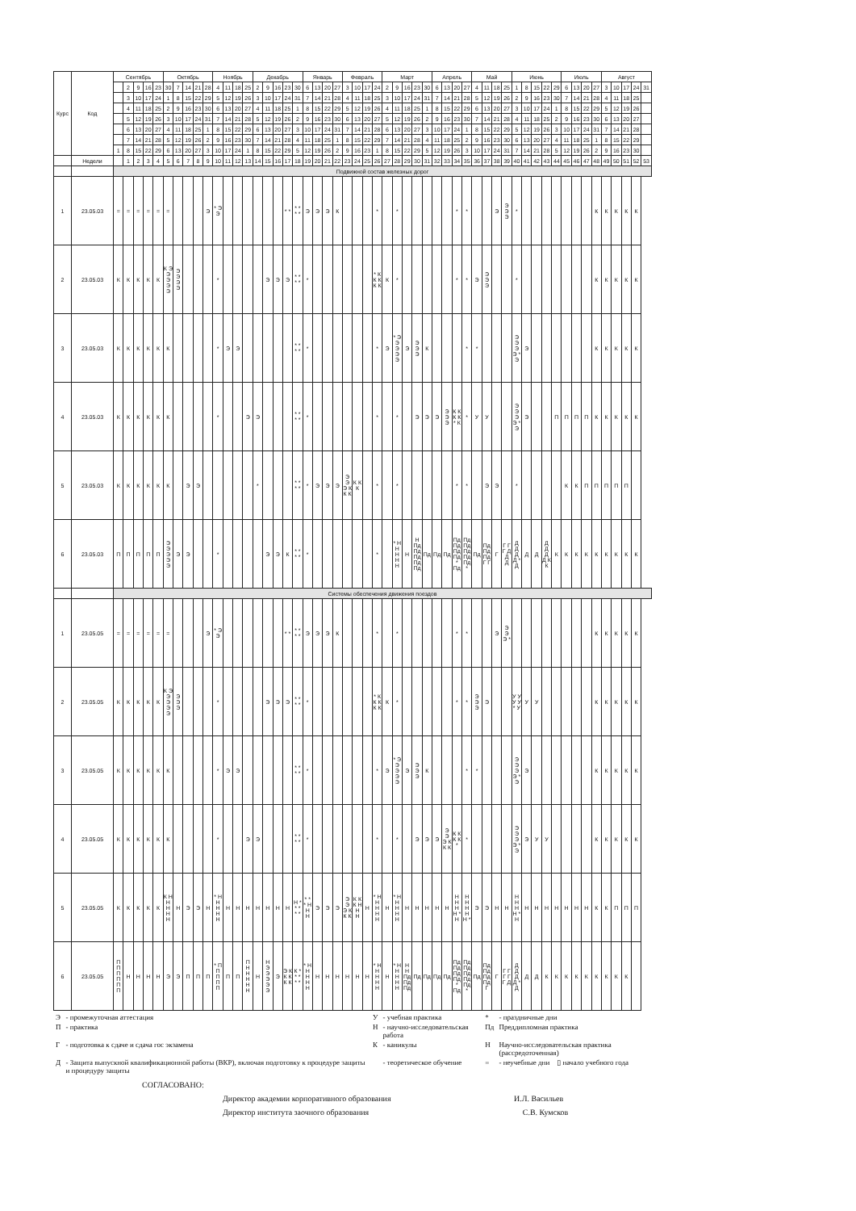| Курс | Код | Сентябрь | | | | | Октябрь | | | | | Ноябрь | | | | Декабрь | | | | | Январь | | | | Февраль | | | | Март | | | | | Апрель | | | | Май | | | | Июнь | | | | | Июль | | | | Август | | | | |
| --- | --- | --- | --- | --- | --- | --- | --- | --- | --- | --- | --- | --- | --- | --- | --- | --- | --- | --- | --- | --- | --- | --- | --- | --- | --- | --- | --- | --- | --- | --- | --- | --- | --- | --- | --- | --- | --- | --- | --- | --- | --- | --- | --- | --- | --- | --- | --- | --- | --- | --- | --- | --- | --- | --- | --- |
| | | | 2 | 9 | 16 | 23 | 30 | 7 | 14 | 21 | 28 | 4 | 11 | 18 | 25 | 2 | 9 | 16 | 23 | 30 | 6 | 13 | 20 | 27 | 3 | 10 | 17 | 24 | 2 | 9 | 16 | 23 | 30 | 6 | 13 | 20 | 27 | 4 | 11 | 18 | 25 | 1 | 8 | 15 | 22 | 29 | 6 | 13 | 20 | 27 | 3 | 10 | 17 | 24 | 31 |
| | | | 3 | 10 | 17 | 24 | 1 | 8 | 15 | 22 | 29 | 5 | 12 | 19 | 26 | 3 | 10 | 17 | 24 | 31 | 7 | 14 | 21 | 28 | 4 | 11 | 18 | 25 | 3 | 10 | 17 | 24 | 31 | 7 | 14 | 21 | 28 | 5 | 12 | 19 | 26 | 2 | 9 | 16 | 23 | 30 | 7 | 14 | 21 | 28 | 4 | 11 | 18 | 25 | |
| | | | 4 | 11 | 18 | 25 | 2 | 9 | 16 | 23 | 30 | 6 | 13 | 20 | 27 | 4 | 11 | 18 | 25 | 1 | 8 | 15 | 22 | 29 | 5 | 12 | 19 | 26 | 4 | 11 | 18 | 25 | 1 | 8 | 15 | 22 | 29 | 6 | 13 | 20 | 27 | 3 | 10 | 17 | 24 | 1 | 8 | 15 | 22 | 29 | 5 | 12 | 19 | 26 | |
| | | | 5 | 12 | 19 | 26 | 3 | 10 | 17 | 24 | 31 | 7 | 14 | 21 | 28 | 5 | 12 | 19 | 26 | 2 | 9 | 16 | 23 | 30 | 6 | 13 | 20 | 27 | 5 | 12 | 19 | 26 | 2 | 9 | 16 | 23 | 30 | 7 | 14 | 21 | 28 | 4 | 11 | 18 | 25 | 2 | 9 | 16 | 23 | 30 | 6 | 13 | 20 | 27 | |
| | | | 6 | 13 | 20 | 27 | 4 | 11 | 18 | 25 | 1 | 8 | 15 | 22 | 29 | 6 | 13 | 20 | 27 | 3 | 10 | 17 | 24 | 31 | 7 | 14 | 21 | 28 | 6 | 13 | 20 | 27 | 3 | 10 | 17 | 24 | 1 | 8 | 15 | 22 | 29 | 5 | 12 | 19 | 26 | 3 | 10 | 17 | 24 | 31 | 7 | 14 | 21 | 28 | |
| | | | 7 | 14 | 21 | 28 | 5 | 12 | 19 | 26 | 2 | 9 | 16 | 23 | 30 | 7 | 14 | 21 | 28 | 4 | 11 | 18 | 25 | 1 | 8 | 15 | 22 | 29 | 7 | 14 | 21 | 28 | 4 | 11 | 18 | 25 | 2 | 9 | 16 | 23 | 30 | 6 | 13 | 20 | 27 | 4 | 11 | 18 | 25 | 1 | 8 | 15 | 22 | 29 | |
| | | 1 | 8 | 15 | 22 | 29 | 6 | 13 | 20 | 27 | 3 | 10 | 17 | 24 | 1 | 8 | 15 | 22 | 29 | 5 | 12 | 19 | 26 | 2 | 9 | 16 | 23 | 1 | 8 | 15 | 22 | 29 | 5 | 12 | 19 | 26 | 3 | 10 | 17 | 24 | 31 | 7 | 14 | 21 | 28 | 5 | 12 | 19 | 26 | 2 | 9 | 16 | 23 | 30 | |
| | Недели | | 1 | 2 | 3 | 4 | 5 | 6 | 7 | 8 | 9 | 10 | 11 | 12 | 13 | 14 | 15 | 16 | 17 | 18 | 19 | 20 | 21 | 22 | 23 | 24 | 25 | 26 | 27 | 28 | 29 | 30 | 31 | 32 | 33 | 34 | 35 | 36 | 37 | 38 | 39 | 40 | 41 | 42 | 43 | 44 | 45 | 46 | 47 | 48 | 49 | 50 | 51 | 52 | 53 |
| | | Подвижной состав железных дорог | | | | | | | | | | | | | | | | | | | | | | | | | | | | | | | | | | | | | | | | | | | | | | | | | | | | | |
| 1 | 23.05.03 | = | = | = | = | = | = | | | | Э | * Э Э | | | | | | | * * | * * * * | Э | Э | Э | К | | | | * | | * | | | | | | * | * | | | Э | Э Э Э | * | | | | | | | | К | К | К | К | К | |
| 2 | 23.05.03 | К | К | К | К | К | К Э Э Э Э Э | Э Э Э Э | | | | * | | | | | Э | Э | Э | * * * * | * | | | | | | | * К К К К К | К | * | | | | | | * | * | Э | Э Э Э | | | * | | | | | | | | К | К | К | К | К | |
| 3 | 23.05.03 | К | К | К | К | К | К | | | | | * | Э | Э | | | | | | * * * * | * | | | | | | | * | Э | * Э Э Э Э Э | Э | Э Э Э | К | | | | * | * | | | | Э Э Э Э * Э | Э | | | | | | | К | К | К | К | К | |
| 4 | 23.05.03 | К | К | К | К | К | К | | | | | * | | | Э | Э | | | | * * * * | * | | | | | | | * | | * | | Э | Э | Э | Э Э Э | К К К К * К | * | У | У | | | Э Э Э Э * Э | Э | | | П | П | П | П | К | К | К | К | К | |
| 5 | 23.05.03 | К | К | К | К | К | К | | Э | Э | | | | | | * | | | | * * * * | * | Э | Э | Э | Э Э Э К К К | К К К | | * | | * | | | | | | * | * | | Э | Э | | * | | | | | К | К | П | П | П | П | П | | |
| 6 | 23.05.03 | П | П | П | П | П | Э Э Э Э Э | Э | Э | | | * | | | | | Э | Э | К | * * * * | * | | | | | | | * | | * Н Н Н Н Н | Н | Н Пд Пд Пд Пд Пд | Пд | Пд | Пд | Пд Пд Пд Пд * Пд | Пд Пд Пд Пд Пд * | Пд | Пд Пд Пд Г Г | Г | Г Г Г Д Д Д | Д Д Д Д * Д | Д | Д | Д Д Д Д К К | К | К | К | К | К | К | К | К | К | |
| | | Системы обеспечения движения поездов | | | | | | | | | | | | | | | | | | | | | | | | | | | | | | | | | | | | | | | | | | | | | | | | | | | | | |
| 1 | 23.05.05 | = | = | = | = | = | = | | | | Э | * Э Э | | | | | | | * * | * * * * | Э | Э | Э | К | | | | * | | * | | | | | | * | * | | | Э | Э Э Э * | | | | | | | | | К | К | К | К | К | |
| 2 | 23.05.05 | К | К | К | К | К | К Э Э Э Э Э | Э Э Э | | | | * | | | | | Э | Э | Э | * * * * | * | | | | | | | * К К К К К | К | * | | | | | | * | * | Э Э Э | Э | | | У У У У * У | У | У | | | | | | К | К | К | К | К | |
| 3 | 23.05.05 | К | К | К | К | К | К | | | | | * | Э | Э | | | | | | * * * * | * | | | | | | | * | Э | * Э Э Э Э Э | Э | Э Э Э | К | | | | * | * | | | | Э Э Э Э * Э | Э | | | | | | | К | К | К | К | К | |
| 4 | 23.05.05 | К | К | К | К | К | К | | | | | * | | | Э | Э | | | | * * * * | * | | | | | | | * | | * | | Э | Э | Э | Э Э Э К К К | К К К К * | * | | | | | Э Э Э Э * Э | Э | У | У | | | | | К | К | К | К | К | |
| 5 | 23.05.05 | К | К | К | К | К | К Н Н Н Н Н | Н | Э | Э | Н | * Н Н Н Н Н | Н | Н | Н | Н | Н | Н | Н | Н * * * * * | * * * Н Н Н | Э | Э | Э | Э Э Э К К К | К К К Н Н Н | Н | * Н Н Н Н Н | Н | * Н Н Н Н Н | Н | Н | Н | Н | Н | Н Н Н Н * Н | Н Н Н Н Н * | Э | Э | Н | Н | Н Н Н Н * Н | Н | Н | Н | Н | Н | Н | Н | К | К | П | П | П | |
| 6 | 23.05.05 | П П П П П П | Н | Н | Н | Н | Э | Э | П | П | П | * П П П П П | П | П | П Н Н Н Н Н | Н | Н Э Э Э Э Э | Э | Э К К К К К | К * * * * * | * Н Н Н Н Н | Н | Н | Н | Н | Н | Н | * Н Н Н Н Н | Н | * Н Н Н Н Н | Н Н Пд Пд Пд | Пд | Пд | Пд | Пд | Пд Пд Пд Пд * Пд | Пд Пд Пд Пд Пд * | Пд | Пд Пд Пд Пд Г | Г | Г Г Г Г Г Д | Д Д Д Д * Д | Д | Д | К | К | К | К | К | К | К | К | К | | |
| Э | - промежуточная аттестация | У | - учебная практика | * | - праздничные дни |
| П | - практика | Н | - научно-исследовательская работа | Пд | Преддипломная практика |
| Г | - подготовка к сдаче и сдача гос экзамена | К | - каникулы | Н | Научно-исследовательская практика (рассредоточенная) |
| Д | - Защита выпускной квалификационной работы (ВКР), включая подготовку к процедуре защиты и процедуру защиты | | - теоретическое обучение | = | - неучебные дни ▯ начало учебного года |
СОГЛАСОВАНО:
Директор академии корпоративного образования И.Л. Васильев
Директор института заочного образования С.В. Кумсков